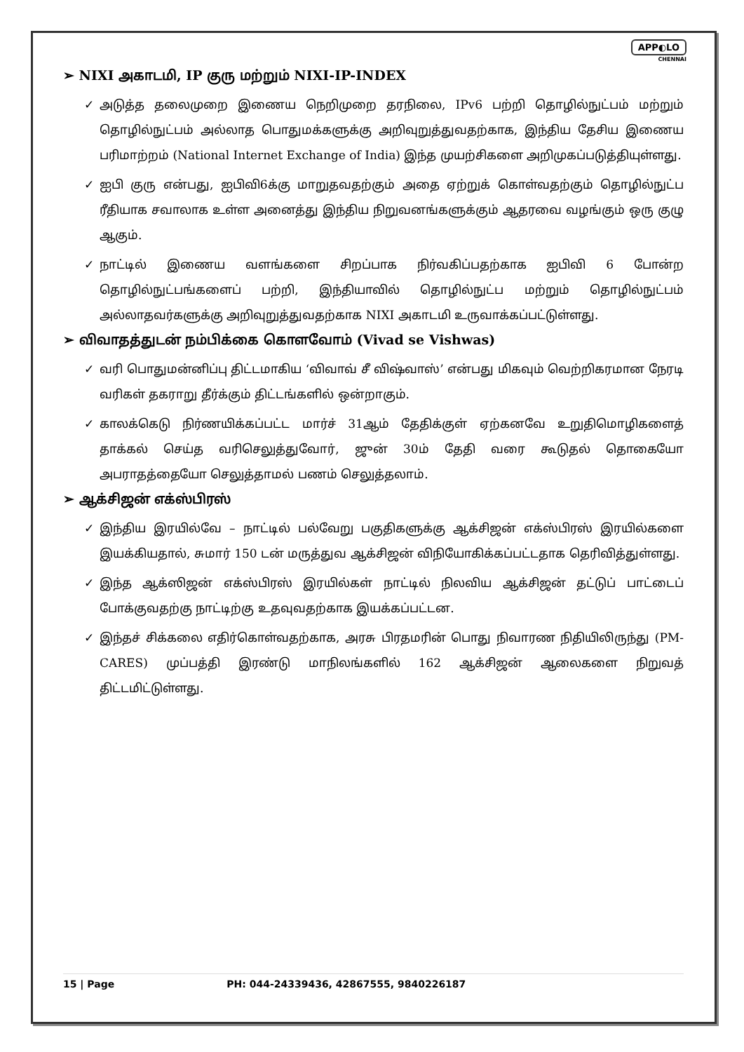APP◐LO
CHENNAI
➢ NIXI அகாடமி, IP குரு மற்றும் NIXI-IP-INDEX
✓ அடுத்த தலைமுறை இணைய நெறிமுறை தரநிலை, IPv6 பற்றி தொழில்நுட்பம் மற்றும் தொழில்நுட்பம் அல்லாத பொதுமக்களுக்கு அறிவுறுத்துவதற்காக, இந்திய தேசிய இணைய பரிமாற்றம் (National Internet Exchange of India) இந்த முயற்சிகளை அறிமுகப்படுத்தியுள்ளது.
✓ ஐபி குரு என்பது, ஐபிவி6க்கு மாறுதவதற்கும் அதை ஏற்றுக் கொள்வதற்கும் தொழில்நுட்ப ரீதியாக சவாலாக உள்ள அனைத்து இந்திய நிறுவனங்களுக்கும் ஆதரவை வழங்கும் ஒரு குழு ஆகும்.
✓ நாட்டில் இணைய வளங்களை சிறப்பாக நிர்வகிப்பதற்காக ஐபிவி 6 போன்ற தொழில்நுட்பங்களைப் பற்றி, இந்தியாவில் தொழில்நுட்ப மற்றும் தொழில்நுட்பம் அல்லாதவர்களுக்கு அறிவுறுத்துவதற்காக NIXI அகாடமி உருவாக்கப்பட்டுள்ளது.
➢ விவாதத்துடன் நம்பிக்கை கொளவோம் (Vivad se Vishwas)
✓ வரி பொதுமன்னிப்பு திட்டமாகிய ‘விவாவ் சீ விஷ்வாஸ்’ என்பது மிகவும் வெற்றிகரமான நேரடி வரிகள் தகராறு தீர்க்கும் திட்டங்களில் ஒன்றாகும்.
✓ காலக்கெடு நிர்ணயிக்கப்பட்ட மார்ச் 31ஆம் தேதிக்குள் ஏற்கனவே உறுதிமொழிகளைத் தாக்கல் செய்த வரிசெலுத்துவோர், ஜுன் 30ம் தேதி வரை கூடுதல் தொகையோ அபராதத்தையோ செலுத்தாமல் பணம் செலுத்தலாம்.
➢ ஆக்சிஜன் எக்ஸ்பிரஸ்
✓ இந்திய இரயில்வே – நாட்டில் பல்வேறு பகுதிகளுக்கு ஆக்சிஜன் எக்ஸ்பிரஸ் இரயில்களை இயக்கியதால், சுமார் 150 டன் மருத்துவ ஆக்சிஜன் விநியோகிக்கப்பட்டதாக தெரிவித்துள்ளது.
✓ இந்த ஆக்ஸிஜன் எக்ஸ்பிரஸ் இரயில்கள் நாட்டில் நிலவிய ஆக்சிஜன் தட்டுப் பாட்டைப் போக்குவதற்கு நாட்டிற்கு உதவுவதற்காக இயக்கப்பட்டன.
✓ இந்தச் சிக்கலை எதிர்கொள்வதற்காக, அரசு பிரதமரின் பொது நிவாரண நிதியிலிருந்து (PM-CARES) முப்பத்தி இரண்டு மாநிலங்களில் 162 ஆக்சிஜன் ஆலைகளை நிறுவத் திட்டமிட்டுள்ளது.
15 | Page PH: 044-24339436, 42867555, 9840226187